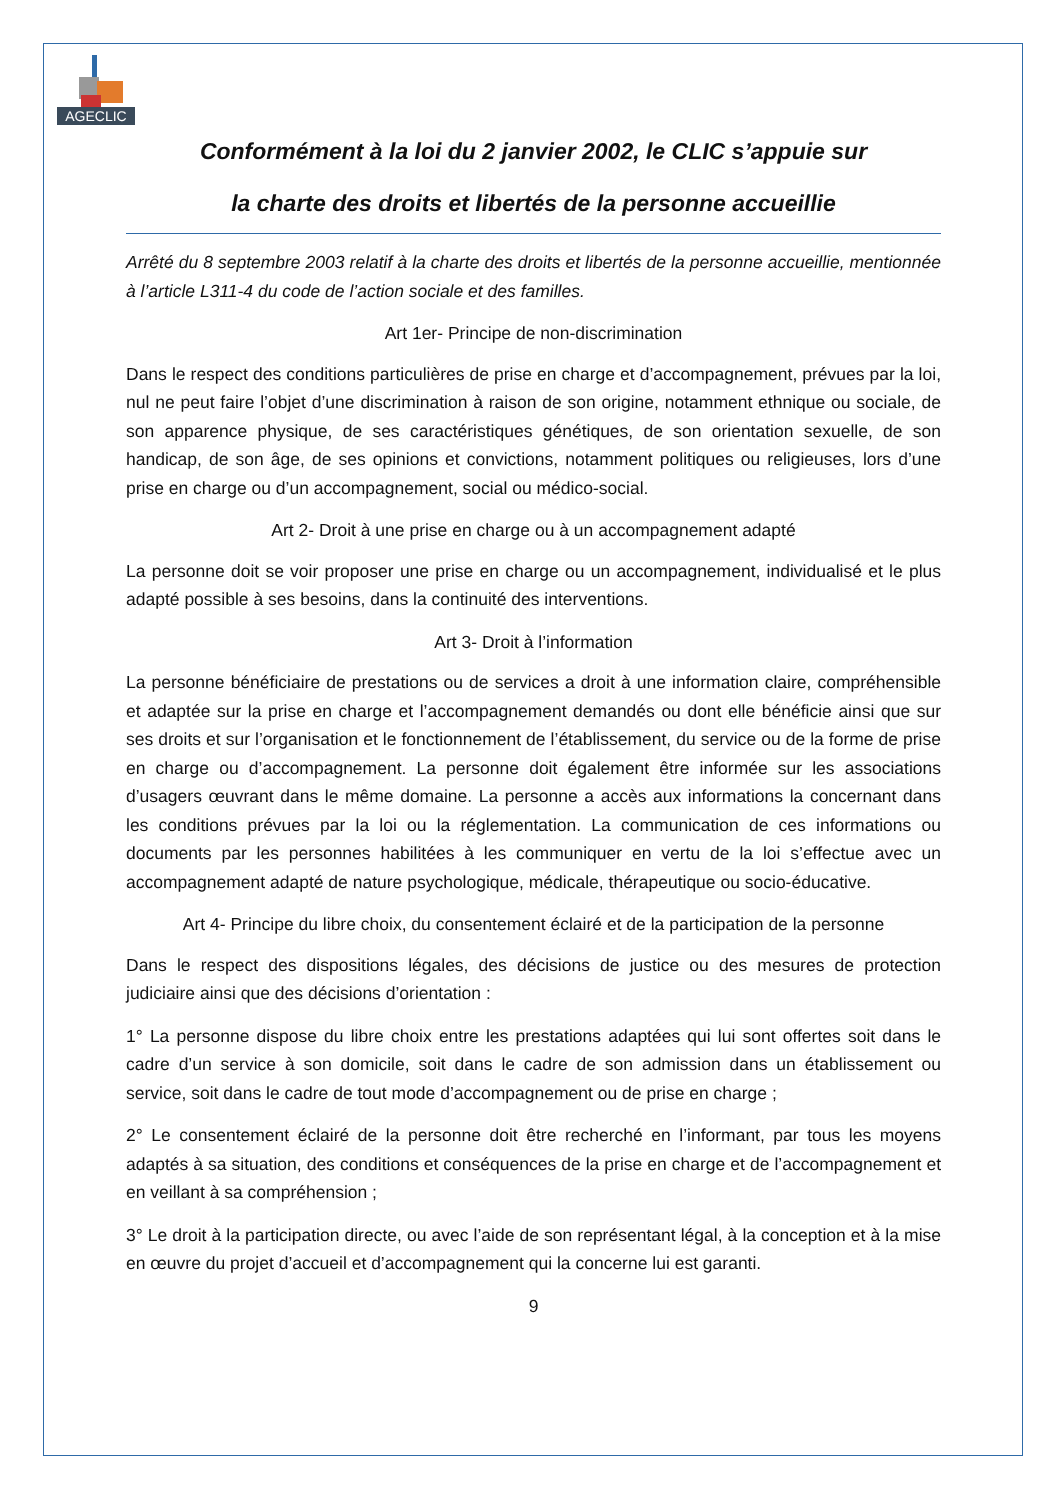AGECLIC
Conformément à la loi du 2 janvier 2002, le CLIC s’appuie sur
la charte des droits et libertés de la personne accueillie
Arrêté du 8 septembre 2003 relatif à la charte des droits et libertés de la personne accueillie, mentionnée à l’article L311-4 du code de l’action sociale et des familles.
Art 1er- Principe de non-discrimination
Dans le respect des conditions particulières de prise en charge et d’accompagnement, prévues par la loi, nul ne peut faire l’objet d’une discrimination à raison de son origine, notamment ethnique ou sociale, de son apparence physique, de ses caractéristiques génétiques, de son orientation sexuelle, de son handicap, de son âge, de ses opinions et convictions, notamment politiques ou religieuses, lors d’une prise en charge ou d’un accompagnement, social ou médico-social.
Art 2- Droit à une prise en charge ou à un accompagnement adapté
La personne doit se voir proposer une prise en charge ou un accompagnement, individualisé et le plus adapté possible à ses besoins, dans la continuité des interventions.
Art 3- Droit à l’information
La personne bénéficiaire de prestations ou de services a droit à une information claire, compréhensible et adaptée sur la prise en charge et l’accompagnement demandés ou dont elle bénéficie ainsi que sur ses droits et sur l’organisation et le fonctionnement de l’établissement, du service ou de la forme de prise en charge ou d’accompagnement. La personne doit également être informée sur les associations d’usagers œuvrant dans le même domaine. La personne a accès aux informations la concernant dans les conditions prévues par la loi ou la réglementation. La communication de ces informations ou documents par les personnes habilitées à les communiquer en vertu de la loi s’effectue avec un accompagnement adapté de nature psychologique, médicale, thérapeutique ou socio-éducative.
Art 4- Principe du libre choix, du consentement éclairé et de la participation de la personne
Dans le respect des dispositions légales, des décisions de justice ou des mesures de protection judiciaire ainsi que des décisions d’orientation :
1° La personne dispose du libre choix entre les prestations adaptées qui lui sont offertes soit dans le cadre d’un service à son domicile, soit dans le cadre de son admission dans un établissement ou service, soit dans le cadre de tout mode d’accompagnement ou de prise en charge ;
2° Le consentement éclairé de la personne doit être recherché en l’informant, par tous les moyens adaptés à sa situation, des conditions et conséquences de la prise en charge et de l’accompagnement et en veillant à sa compréhension ;
3° Le droit à la participation directe, ou avec l’aide de son représentant légal, à la conception et à la mise en œuvre du projet d’accueil et d’accompagnement qui la concerne lui est garanti.
9